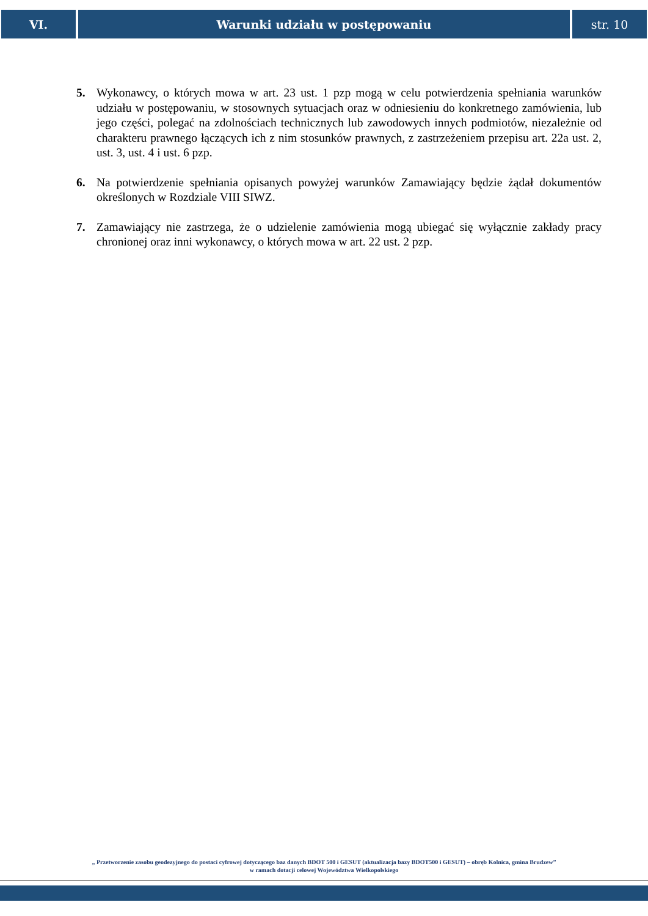VI. Warunki udziału w postępowaniu str. 10
5. Wykonawcy, o których mowa w art. 23 ust. 1 pzp mogą w celu potwierdzenia spełniania warunków udziału w postępowaniu, w stosownych sytuacjach oraz w odniesieniu do konkretnego zamówienia, lub jego części, polegać na zdolnościach technicznych lub zawodowych innych podmiotów, niezależnie od charakteru prawnego łączących ich z nim stosunków prawnych, z zastrzeżeniem przepisu art. 22a ust. 2, ust. 3, ust. 4 i ust. 6 pzp.
6. Na potwierdzenie spełniania opisanych powyżej warunków Zamawiający będzie żądał dokumentów określonych w Rozdziale VIII SIWZ.
7. Zamawiający nie zastrzega, że o udzielenie zamówienia mogą ubiegać się wyłącznie zakłady pracy chronionej oraz inni wykonawcy, o których mowa w art. 22 ust. 2 pzp.
„ Przetworzenie zasobu geodezyjnego do postaci cyfrowej dotyczącego baz danych BDOT 500 i GESUT (aktualizacja bazy BDOT500 i GESUT) – obręb Kolnica, gmina Brudzew”
w ramach dotacji celowej Województwa Wielkopolskiego